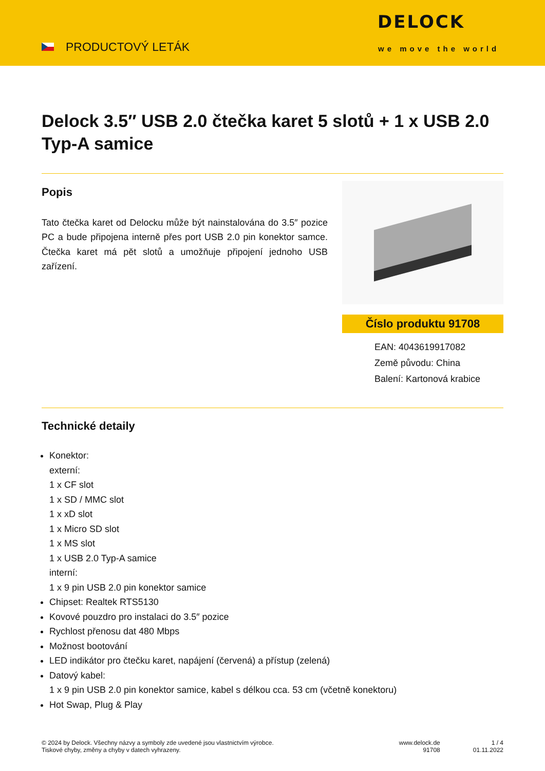PRODUCTOVÝ LETÁK
DELOCK
we move the world
Delock 3.5″ USB 2.0 čtečka karet 5 slotů + 1 x USB 2.0 Typ-A samice
Popis
Tato čtečka karet od Delocku může být nainstalována do 3.5″ pozice PC a bude připojena interně přes port USB 2.0 pin konektor samce. Čtečka karet má pět slotů a umožňuje připojení jednoho USB zařízení.
Číslo produktu 91708
EAN: 4043619917082
Země původu: China
Balení: Kartonová krabice
Technické detaily
Konektor:
externí:
1 x CF slot
1 x SD / MMC slot
1 x xD slot
1 x Micro SD slot
1 x MS slot
1 x USB 2.0 Typ-A samice
interní:
1 x 9 pin USB 2.0 pin konektor samice
Chipset: Realtek RTS5130
Kovové pouzdro pro instalaci do 3.5″ pozice
Rychlost přenosu dat 480 Mbps
Možnost bootování
LED indikátor pro čtečku karet, napájení (červená) a přístup (zelená)
Datový kabel:
1 x 9 pin USB 2.0 pin konektor samice, kabel s délkou cca. 53 cm (včetně konektoru)
Hot Swap, Plug & Play
© 2024 by Delock. Všechny názvy a symboly zde uvedené jsou vlastnictvím výrobce.
Tiskové chyby, změny a chyby v datech vyhrazeny.
www.delock.de
91708
1 / 4
01.11.2022